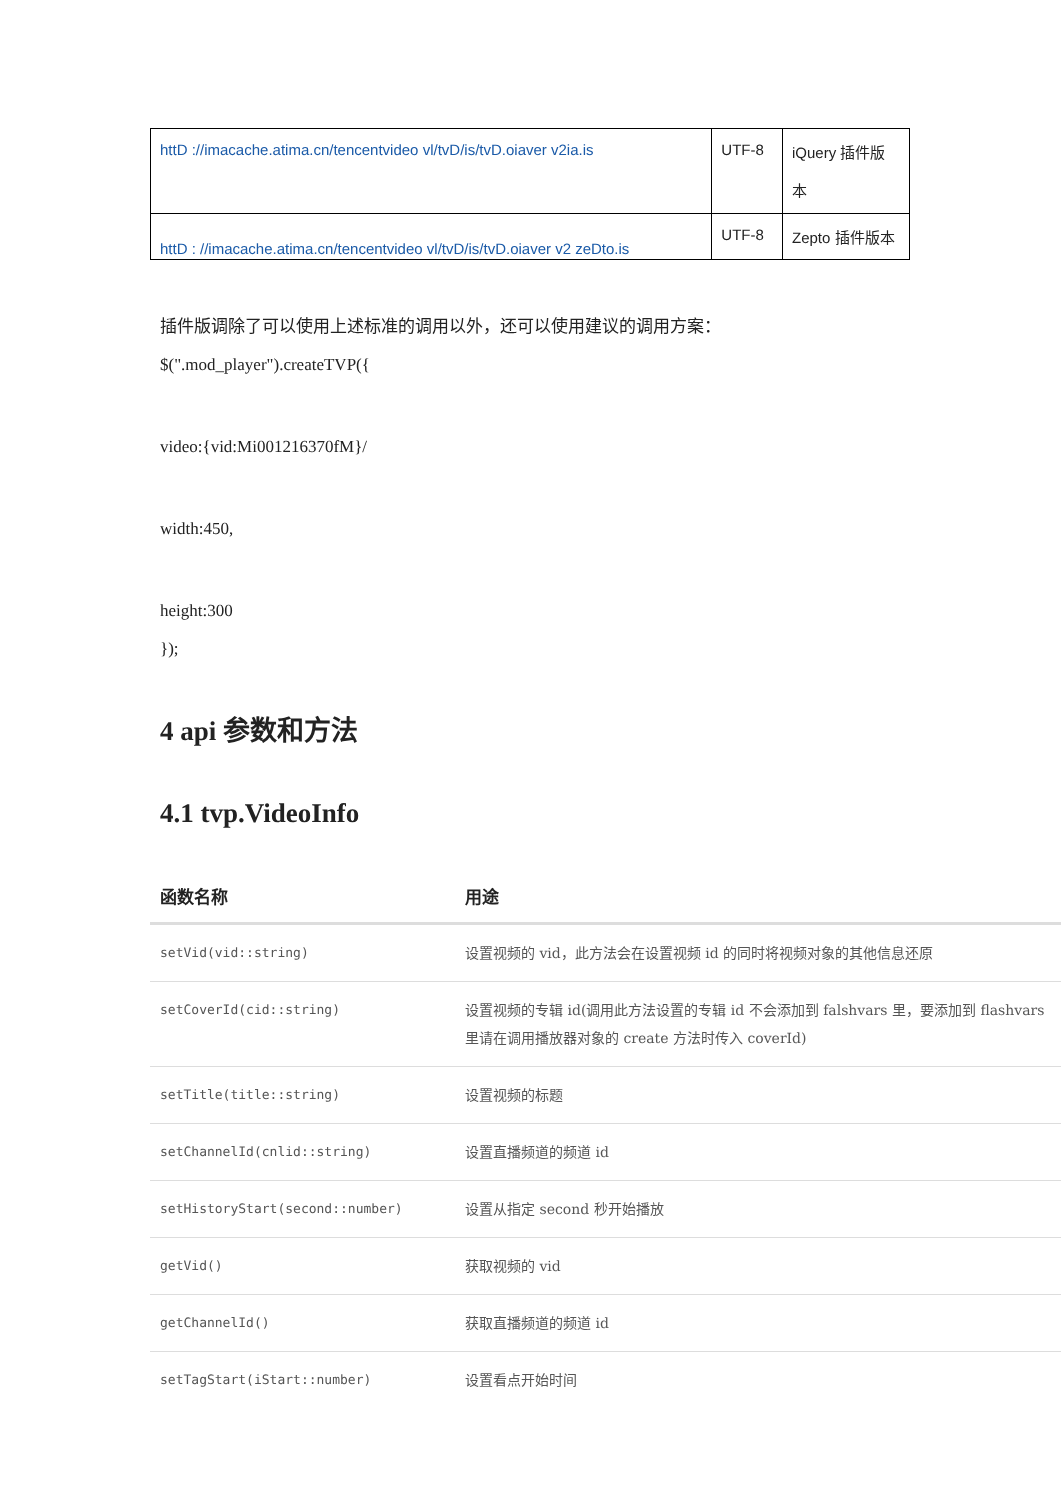| httD ://imacache.atima.cn/tencentvideo vl/tvD/is/tvD.oiaver v2ia.is | UTF-8 | iQuery 插件版 本 |
| httD : //imacache.atima.cn/tencentvideo vl/tvD/is/tvD.oiaver v2 zeDto.is | UTF-8 | Zepto 插件版本 |
插件版调除了可以使用上述标准的调用以外，还可以使用建议的调用方案：
$(".mod_player").createTVP({
video:{vid:Mi001216370fM}/
width:450,
height:300
});
4 api 参数和方法
4.1 tvp.VideoInfo
| 函数名称 | 用途 |
| --- | --- |
| setVid(vid::string) | 设置视频的 vid，此方法会在设置视频 id 的同时将视频对象的其他信息还原 |
| setCoverId(cid::string) | 设置视频的专辑 id(调用此方法设置的专辑 id 不会添加到 falshvars 里，要添加到 flashvars 里请在调用播放器对象的 create 方法时传入 coverId) |
| setTitle(title::string) | 设置视频的标题 |
| setChannelId(cnlid::string) | 设置直播频道的频道 id |
| setHistoryStart(second::number) | 设置从指定 second 秒开始播放 |
| getVid() | 获取视频的 vid |
| getChannelId() | 获取直播频道的频道 id |
| setTagStart(iStart::number) | 设置看点开始时间 |